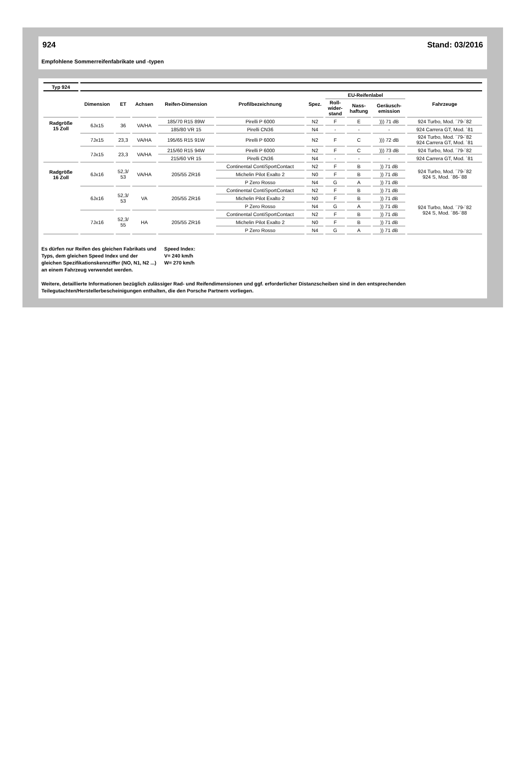924 Stand: 03/2016
Empfohlene Sommerreifenfabrikate und -typen
| Typ 924 | | | | | | | | | | |
| --- | --- | --- | --- | --- | --- | --- | --- | --- | --- | --- |
| | Dimension | ET | Achsen | Reifen-Dimension | Profilbezeichnung | Spez. | EU-Reifenlabel | | | Fahrzeuge |
| | | | | | | | Roll- wider- stand | Nass- haftung | Geräusch- emission | |
| Radgröße 15 Zoll | 6Jx15 | 36 | VA/HA | 185/70 R15 89W | Pirelli P 6000 | N2 | F | E | ))) 71 dB | 924 Turbo, Mod. ´79-´82 |
| | | | | 185/80 VR 15 | Pirelli CN36 | N4 | - | - | - | 924 Carrera GT, Mod. ´81 |
| | 7Jx15 | 23,3 | VA/HA | 195/65 R15 91W | Pirelli P 6000 | N2 | F | C | ))) 72 dB | 924 Turbo, Mod. ´79-´82 924 Carrera GT, Mod. ´81 |
| | 7Jx15 | 23,3 | VA/HA | 215/60 R15 94W | Pirelli P 6000 | N2 | F | C | ))) 73 dB | 924 Turbo, Mod. ´79-´82 |
| | | | | 215/60 VR 15 | Pirelli CN36 | N4 | - | - | - | 924 Carrera GT, Mod. ´81 |
| Radgröße 16 Zoll | 6Jx16 | 52,3/ 53 | VA/HA | 205/55 ZR16 | Continental ContiSportContact | N2 | F | B | )) 71 dB | 924 Turbo, Mod. ´79-´82 924 S, Mod. ´86-´88 |
| | | | | | Michelin Pilot Exalto 2 | N0 | F | B | )) 71 dB | |
| | | | | | P Zero Rosso | N4 | G | A | )) 71 dB | |
| | 6Jx16 | 52,3/ 53 | VA | 205/55 ZR16 | Continental ContiSportContact | N2 | F | B | )) 71 dB | 924 Turbo, Mod. ´79-´82 924 S, Mod. ´86-´88 |
| | | | | | Michelin Pilot Exalto 2 | N0 | F | B | )) 71 dB | |
| | | | | | P Zero Rosso | N4 | G | A | )) 71 dB | |
| | 7Jx16 | 52,3/ 55 | HA | 205/55 ZR16 | Continental ContiSportContact | N2 | F | B | )) 71 dB | |
| | | | | | Michelin Pilot Exalto 2 | N0 | F | B | )) 71 dB | |
| | | | | | P Zero Rosso | N4 | G | A | )) 71 dB | |
Es dürfen nur Reifen des gleichen Fabrikats und Typs, dem gleichen Speed Index und der gleichen Spezifikationskennziffer (NO, N1, N2 ...) an einem Fahrzeug verwendet werden.
Speed Index:
V= 240 km/h
W= 270 km/h
Weitere, detaillierte Informationen bezüglich zulässiger Rad- und Reifendimensionen und ggf. erforderlicher Distanzscheiben sind in den entsprechenden Teilegutachten/Herstellerbescheinigungen enthalten, die den Porsche Partnern vorliegen.